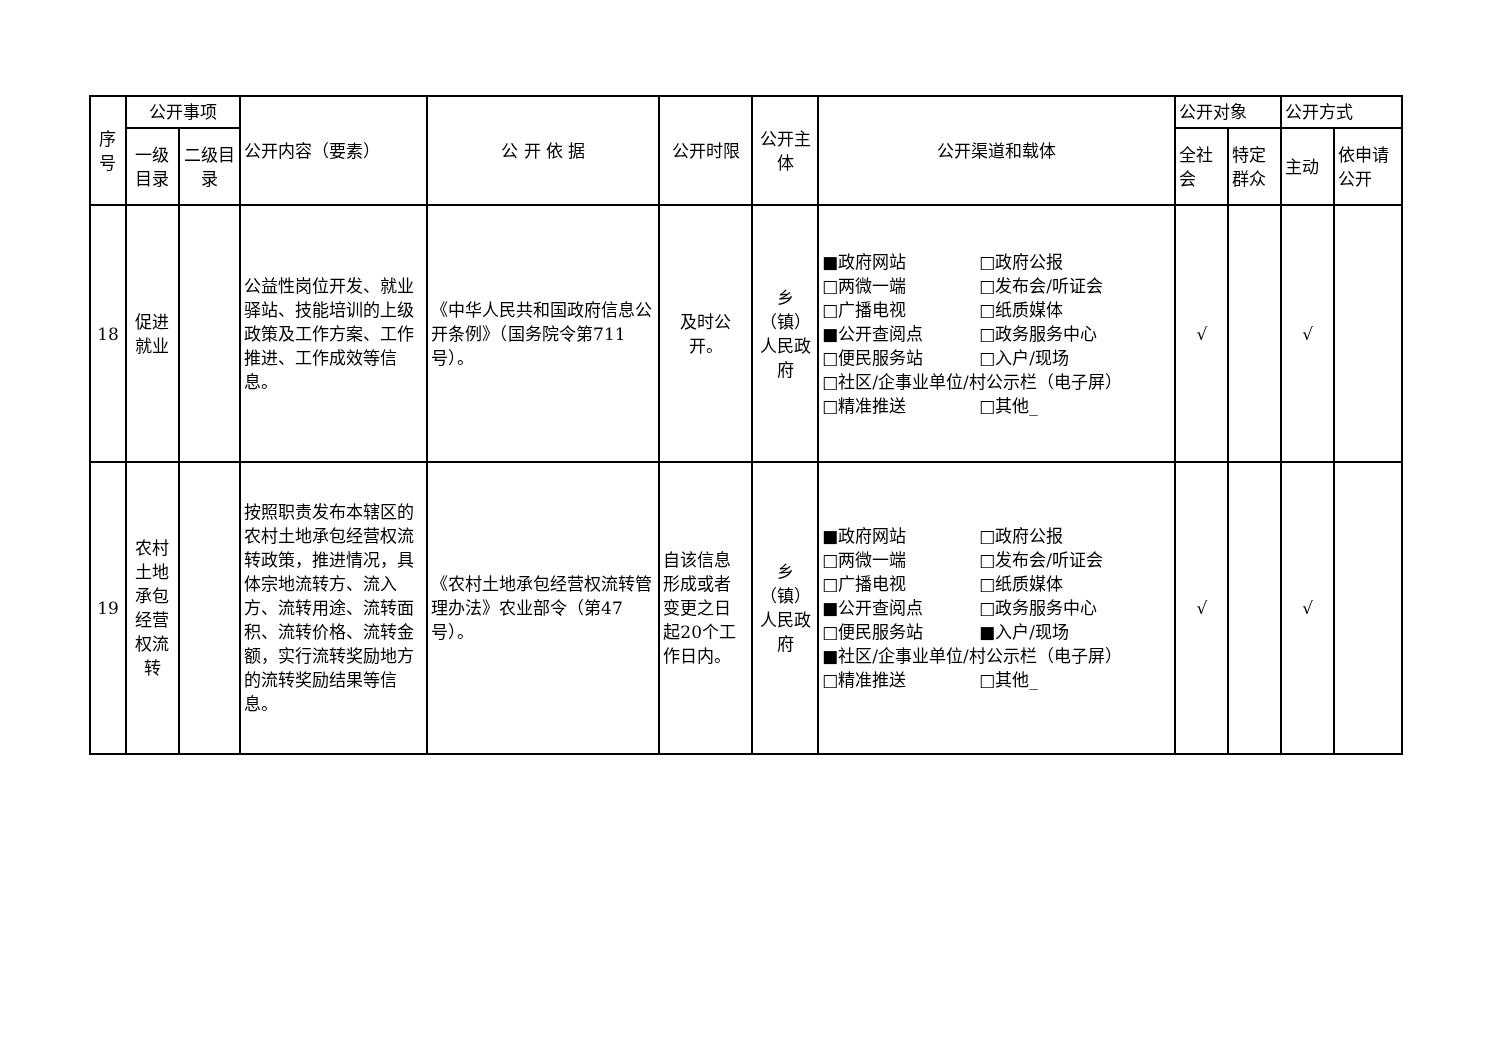| 序号 | 公开事项 | | 公开内容（要素） | 公 开 依 据 | 公开时限 | 公开主体 | 公开渠道和载体 | 公开对象 | | 公开方式 | |
| --- | --- | --- | --- | --- | --- | --- | --- | --- | --- | --- | --- |
| | 一级目录 | 二级目录 | | | | | | 全社会 | 特定群众 | 主动 | 依申请公开 |
| 18 | 促进就业 | | 公益性岗位开发、就业驿站、技能培训的上级政策及工作方案、工作推进、工作成效等信息。 | 《中华人民共和国政府信息公开条例》（国务院令第711号）。 | 及时公开。 | 乡（镇）人民政府 | ■政府网站 □政府公报 □两微一端 □发布会/听证会 □广播电视 □纸质媒体 ■公开查阅点 □政务服务中心 □便民服务站 □入户/现场 □社区/企事业单位/村公示栏（电子屏） □精准推送 □其他_ | √ | | √ | |
| 19 | 农村土地承包经营权流转 | | 按照职责发布本辖区的农村土地承包经营权流转政策，推进情况，具体宗地流转方、流入方、流转用途、流转面积、流转价格、流转金额，实行流转奖励地方的流转奖励结果等信息。 | 《农村土地承包经营权流转管理办法》农业部令（第47号）。 | 自该信息形成或者变更之日起20个工作日内。 | 乡（镇）人民政府 | ■政府网站 □政府公报 □两微一端 □发布会/听证会 □广播电视 □纸质媒体 ■公开查阅点 □政务服务中心 □便民服务站 ■入户/现场 ■社区/企事业单位/村公示栏（电子屏） □精准推送 □其他_ | √ | | √ | |